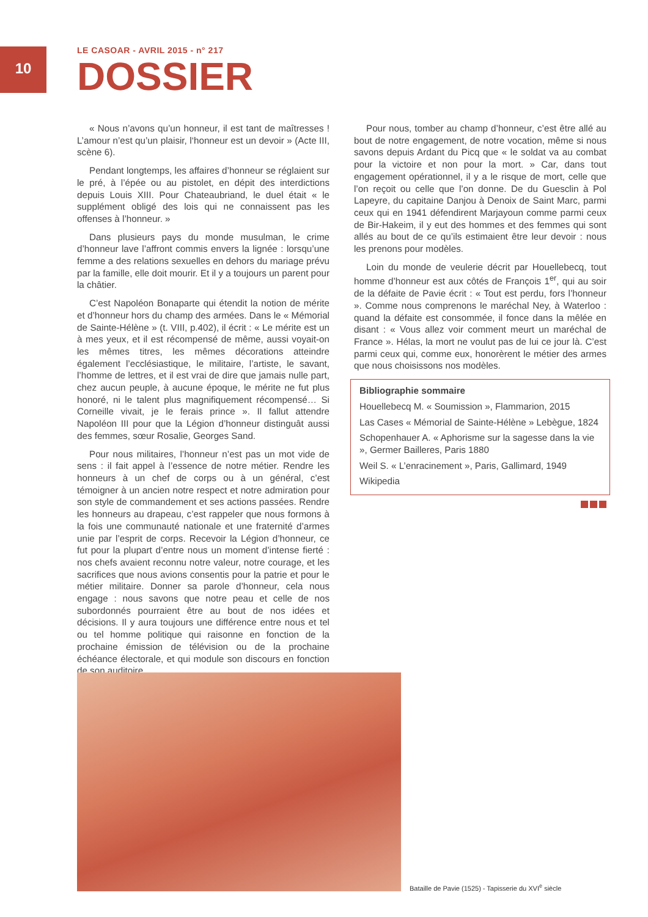10
LE CASOAR - AVRIL 2015 - n° 217
DOSSIER
« Nous n’avons qu’un honneur, il est tant de maîtresses ! L’amour n’est qu’un plaisir, l‘honneur est un devoir » (Acte III, scène 6).
Pendant longtemps, les affaires d’honneur se réglaient sur le pré, à l’épée ou au pistolet, en dépit des interdictions depuis Louis XIII. Pour Chateaubriand, le duel était « le supplément obligé des lois qui ne connaissent pas les offenses à l’honneur. »
Dans plusieurs pays du monde musulman, le crime d’honneur lave l’affront commis envers la lignée : lorsqu’une femme a des relations sexuelles en dehors du mariage prévu par la famille, elle doit mourir. Et il y a toujours un parent pour la châtier.
C’est Napoléon Bonaparte qui étendit la notion de mérite et d’honneur hors du champ des armées. Dans le « Mémorial de Sainte-Hélène » (t. VIII, p.402), il écrit : « Le mérite est un à mes yeux, et il est récompensé de même, aussi voyait-on les mêmes titres, les mêmes décorations atteindre également l’ecclésiastique, le militaire, l’artiste, le savant, l’homme de lettres, et il est vrai de dire que jamais nulle part, chez aucun peuple, à aucune époque, le mérite ne fut plus honoré, ni le talent plus magnifiquement récompensé… Si Corneille vivait, je le ferais prince ». Il fallut attendre Napoléon III pour que la Légion d’honneur distinguât aussi des femmes, sœur Rosalie, Georges Sand.
Pour nous militaires, l’honneur n’est pas un mot vide de sens : il fait appel à l’essence de notre métier. Rendre les honneurs à un chef de corps ou à un général, c’est témoigner à un ancien notre respect et notre admiration pour son style de commandement et ses actions passées. Rendre les honneurs au drapeau, c’est rappeler que nous formons à la fois une communauté nationale et une fraternité d’armes unie par l’esprit de corps. Recevoir la Légion d’honneur, ce fut pour la plupart d’entre nous un moment d’intense fierté : nos chefs avaient reconnu notre valeur, notre courage, et les sacrifices que nous avions consentis pour la patrie et pour le métier militaire. Donner sa parole d’honneur, cela nous engage : nous savons que notre peau et celle de nos subordonnés pourraient être au bout de nos idées et décisions. Il y aura toujours une différence entre nous et tel ou tel homme politique qui raisonne en fonction de la prochaine émission de télévision ou de la prochaine échéance électorale, et qui module son discours en fonction de son auditoire.
Pour nous, tomber au champ d’honneur, c’est être allé au bout de notre engagement, de notre vocation, même si nous savons depuis Ardant du Picq que « le soldat va au combat pour la victoire et non pour la mort. » Car, dans tout engagement opérationnel, il y a le risque de mort, celle que l’on reçoit ou celle que l’on donne. De du Guesclin à Pol Lapeyre, du capitaine Danjou à Denoix de Saint Marc, parmi ceux qui en 1941 défendirent Marjayoun comme parmi ceux de Bir-Hakeim, il y eut des hommes et des femmes qui sont allés au bout de ce qu’ils estimaient être leur devoir : nous les prenons pour modèles.
Loin du monde de veulerie décrit par Houellebecq, tout homme d’honneur est aux côtés de François 1<sup>er</sup>, qui au soir de la défaite de Pavie écrit : « Tout est perdu, fors l’honneur ». Comme nous comprenons le maréchal Ney, à Waterloo : quand la défaite est consommée, il fonce dans la mêlée en disant : « Vous allez voir comment meurt un maréchal de France ». Hélas, la mort ne voulut pas de lui ce jour là. C’est parmi ceux qui, comme eux, honorèrent le métier des armes que nous choisissons nos modèles.
Bibliographie sommaire
Houellebecq M. « Soumission », Flammarion, 2015
Las Cases « Mémorial de Sainte-Hélène » Lebègue, 1824
Schopenhauer A. « Aphorisme sur la sagesse dans la vie », Germer Bailleres, Paris 1880
Weil S. « L’enracinement », Paris, Gallimard, 1949
Wikipedia
Bataille de Pavie (1525) - Tapisserie du XVI<sup>e</sup> siècle